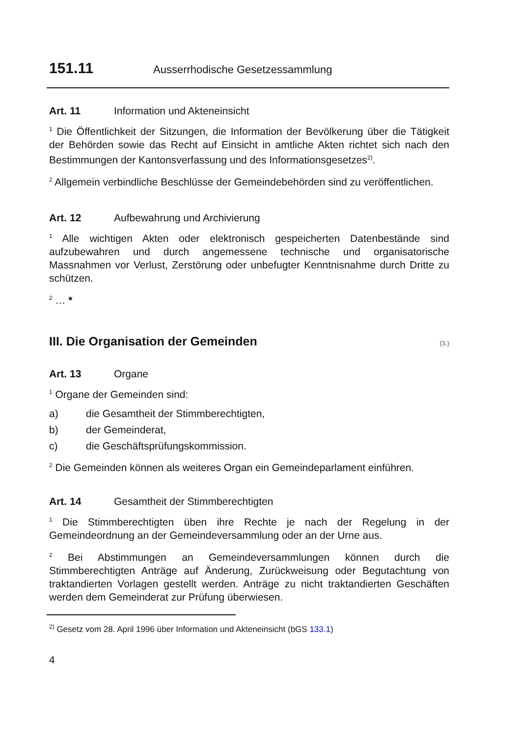151.11 Ausserrhodische Gesetzessammlung
Art. 11 Information und Akteneinsicht
<sup>1</sup> Die Öffentlichkeit der Sitzungen, die Information der Bevölkerung über die Tätigkeit der Behörden sowie das Recht auf Einsicht in amtliche Akten richtet sich nach den Bestimmungen der Kantonsverfassung und des Informationsgesetzes<sup>2)</sup>.
<sup>2</sup> Allgemein verbindliche Beschlüsse der Gemeindebehörden sind zu veröffentlichen.
Art. 12 Aufbewahrung und Archivierung
<sup>1</sup> Alle wichtigen Akten oder elektronisch gespeicherten Datenbestände sind aufzubewahren und durch angemessene technische und organisatorische Massnahmen vor Verlust, Zerstörung oder unbefugter Kenntnisnahme durch Dritte zu schützen.
<sup>2</sup> … *
III. Die Organisation der Gemeinden (3.)
Art. 13 Organe
<sup>1</sup> Organe der Gemeinden sind:
a) die Gesamtheit der Stimmberechtigten,
b) der Gemeinderat,
c) die Geschäftsprüfungskommission.
<sup>2</sup> Die Gemeinden können als weiteres Organ ein Gemeindeparlament einführen.
Art. 14 Gesamtheit der Stimmberechtigten
<sup>1</sup> Die Stimmberechtigten üben ihre Rechte je nach der Regelung in der Gemeindeordnung an der Gemeindeversammlung oder an der Urne aus.
<sup>2</sup> Bei Abstimmungen an Gemeindeversammlungen können durch die Stimmberechtigten Anträge auf Änderung, Zurückweisung oder Begutachtung von traktandierten Vorlagen gestellt werden. Anträge zu nicht traktandierten Geschäften werden dem Gemeinderat zur Prüfung überwiesen.
<sup>2)</sup> Gesetz vom 28. April 1996 über Information und Akteneinsicht (bGS 133.1)
4